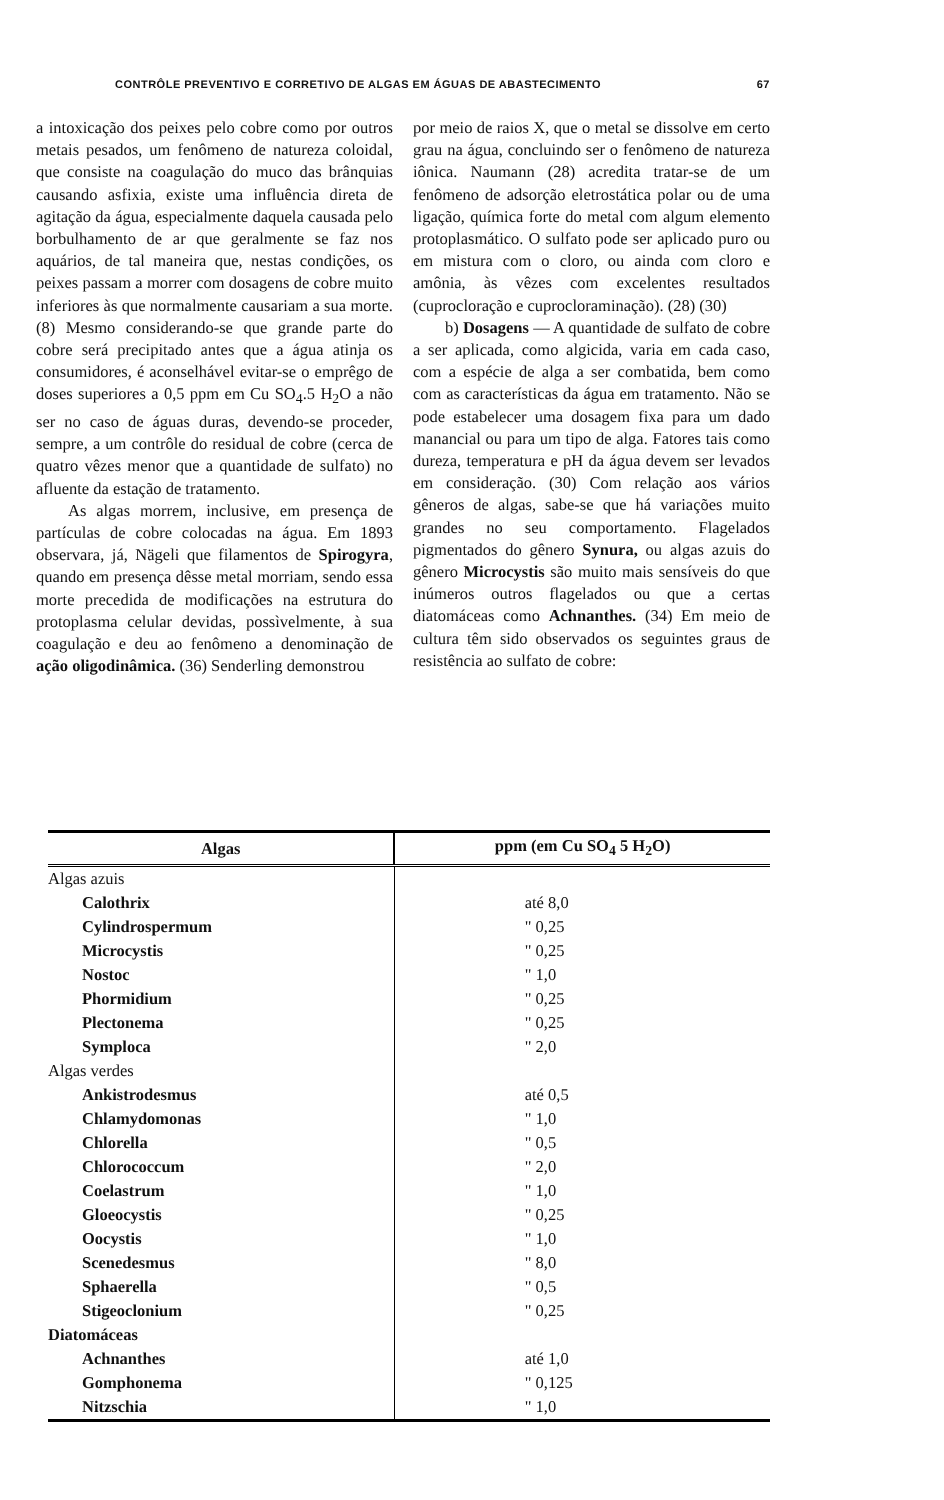CONTRÔLE PREVENTIVO E CORRETIVO DE ALGAS EM ÁGUAS DE ABASTECIMENTO 67
a intoxicação dos peixes pelo cobre como por outros metais pesados, um fenômeno de natureza coloidal, que consiste na coagulação do muco das brânquias causando asfixia, existe uma influência direta de agitação da água, especialmente daquela causada pelo borbulhamento de ar que geralmente se faz nos aquários, de tal maneira que, nestas condições, os peixes passam a morrer com dosagens de cobre muito inferiores às que normalmente causariam a sua morte. (8) Mesmo considerando-se que grande parte do cobre será precipitado antes que a água atinja os consumidores, é aconselhável evitar-se o emprêgo de doses superiores a 0,5 ppm em Cu SO<sub>4</sub>.5 H<sub>2</sub>O a não ser no caso de águas duras, devendo-se proceder, sempre, a um contrôle do residual de cobre (cerca de quatro vêzes menor que a quantidade de sulfato) no afluente da estação de tratamento.
As algas morrem, inclusive, em presença de partículas de cobre colocadas na água. Em 1893 observara, já, Nägeli que filamentos de Spirogyra, quando em presença dêsse metal morriam, sendo essa morte precedida de modificações na estrutura do protoplasma celular devidas, possìvelmente, à sua coagulação e deu ao fenômeno a denominação de ação oligodinâmica. (36) Senderling demonstrou
por meio de raios X, que o metal se dissolve em certo grau na água, concluindo ser o fenômeno de natureza iônica. Naumann (28) acredita tratar-se de um fenômeno de adsorção eletrostática polar ou de uma ligação, química forte do metal com algum elemento protoplasmático. O sulfato pode ser aplicado puro ou em mistura com o cloro, ou ainda com cloro e amônia, às vêzes com excelentes resultados (cuprocloração e cuprocloraminação). (28) (30)
b) Dosagens — A quantidade de sulfato de cobre a ser aplicada, como algicida, varia em cada caso, com a espécie de alga a ser combatida, bem como com as características da água em tratamento. Não se pode estabelecer uma dosagem fixa para um dado manancial ou para um tipo de alga. Fatores tais como dureza, temperatura e pH da água devem ser levados em consideração. (30) Com relação aos vários gêneros de algas, sabe-se que há variações muito grandes no seu comportamento. Flagelados pigmentados do gênero Synura, ou algas azuis do gênero Microcystis são muito mais sensíveis do que inúmeros outros flagelados ou que a certas diatomáceas como Achnanthes. (34) Em meio de cultura têm sido observados os seguintes graus de resistência ao sulfato de cobre:
| Algas | ppm (em Cu SO<sub>4</sub> 5 H<sub>2</sub>O) |
| --- | --- |
| Algas azuis | |
| Calothrix | até 8,0 |
| Cylindrospermum | " 0,25 |
| Microcystis | " 0,25 |
| Nostoc | " 1,0 |
| Phormidium | " 0,25 |
| Plectonema | " 0,25 |
| Symploca | " 2,0 |
| Algas verdes | |
| Ankistrodesmus | até 0,5 |
| Chlamydomonas | " 1,0 |
| Chlorella | " 0,5 |
| Chlorococcum | " 2,0 |
| Coelastrum | " 1,0 |
| Gloeocystis | " 0,25 |
| Oocystis | " 1,0 |
| Scenedesmus | " 8,0 |
| Sphaerella | " 0,5 |
| Stigeoclonium | " 0,25 |
| Diatomáceas | |
| Achnanthes | até 1,0 |
| Gomphonema | " 0,125 |
| Nitzschia | " 1,0 |